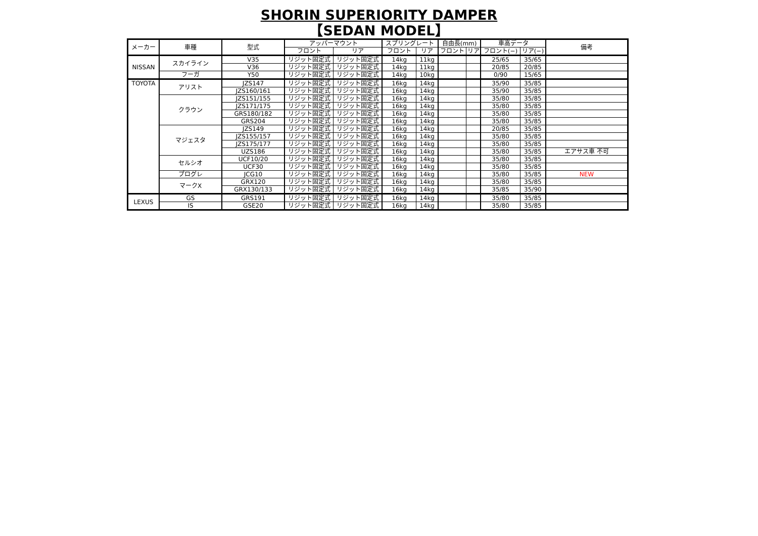SHORIN SUPERIORITY DAMPER
【SEDAN MODEL】
| メーカー | 車種 | 型式 | アッパーマウント | | スプリングレート | | 自由長(mm) | | 車高データ | | 備考 |
| --- | --- | --- | --- | --- | --- | --- | --- | --- | --- | --- | --- |
| | | | フロント | リア | フロント | リア | フロント | リア | フロント(−) | リア(−) | |
| NISSAN | スカイライン | V35 | リジット固定式 | リジット固定式 | 14kg | 11kg | | | 25/65 | 35/65 | |
| | | V36 | リジット固定式 | リジット固定式 | 14kg | 11kg | | | 20/85 | 20/85 | |
| | フーガ | Y50 | リジット固定式 | リジット固定式 | 14kg | 10kg | | | 0/90 | 15/65 | |
| TOYOTA | アリスト | JZS147 | リジット固定式 | リジット固定式 | 16kg | 14kg | | | 35/90 | 35/85 | |
| | | JZS160/161 | リジット固定式 | リジット固定式 | 16kg | 14kg | | | 35/90 | 35/85 | |
| | クラウン | JZS151/155 | リジット固定式 | リジット固定式 | 16kg | 14kg | | | 35/80 | 35/85 | |
| | | JZS171/175 | リジット固定式 | リジット固定式 | 16kg | 14kg | | | 35/80 | 35/85 | |
| | | GRS180/182 | リジット固定式 | リジット固定式 | 16kg | 14kg | | | 35/80 | 35/85 | |
| | | GRS204 | リジット固定式 | リジット固定式 | 16kg | 14kg | | | 35/80 | 35/85 | |
| | マジェスタ | JZS149 | リジット固定式 | リジット固定式 | 16kg | 14kg | | | 20/85 | 35/85 | |
| | | JZS155/157 | リジット固定式 | リジット固定式 | 16kg | 14kg | | | 35/80 | 35/85 | |
| | | JZS175/177 | リジット固定式 | リジット固定式 | 16kg | 14kg | | | 35/80 | 35/85 | |
| | | UZS186 | リジット固定式 | リジット固定式 | 16kg | 14kg | | | 35/80 | 35/85 | エアサス車 不可 |
| | セルシオ | UCF10/20 | リジット固定式 | リジット固定式 | 16kg | 14kg | | | 35/80 | 35/85 | |
| | | UCF30 | リジット固定式 | リジット固定式 | 16kg | 14kg | | | 35/80 | 35/85 | |
| | プログレ | JCG10 | リジット固定式 | リジット固定式 | 16kg | 14kg | | | 35/80 | 35/85 | NEW |
| | マークX | GRX120 | リジット固定式 | リジット固定式 | 16kg | 14kg | | | 35/80 | 35/85 | |
| | | GRX130/133 | リジット固定式 | リジット固定式 | 16kg | 14kg | | | 35/85 | 35/90 | |
| LEXUS | GS | GRS191 | リジット固定式 | リジット固定式 | 16kg | 14kg | | | 35/80 | 35/85 | |
| | IS | GSE20 | リジット固定式 | リジット固定式 | 16kg | 14kg | | | 35/80 | 35/85 | |